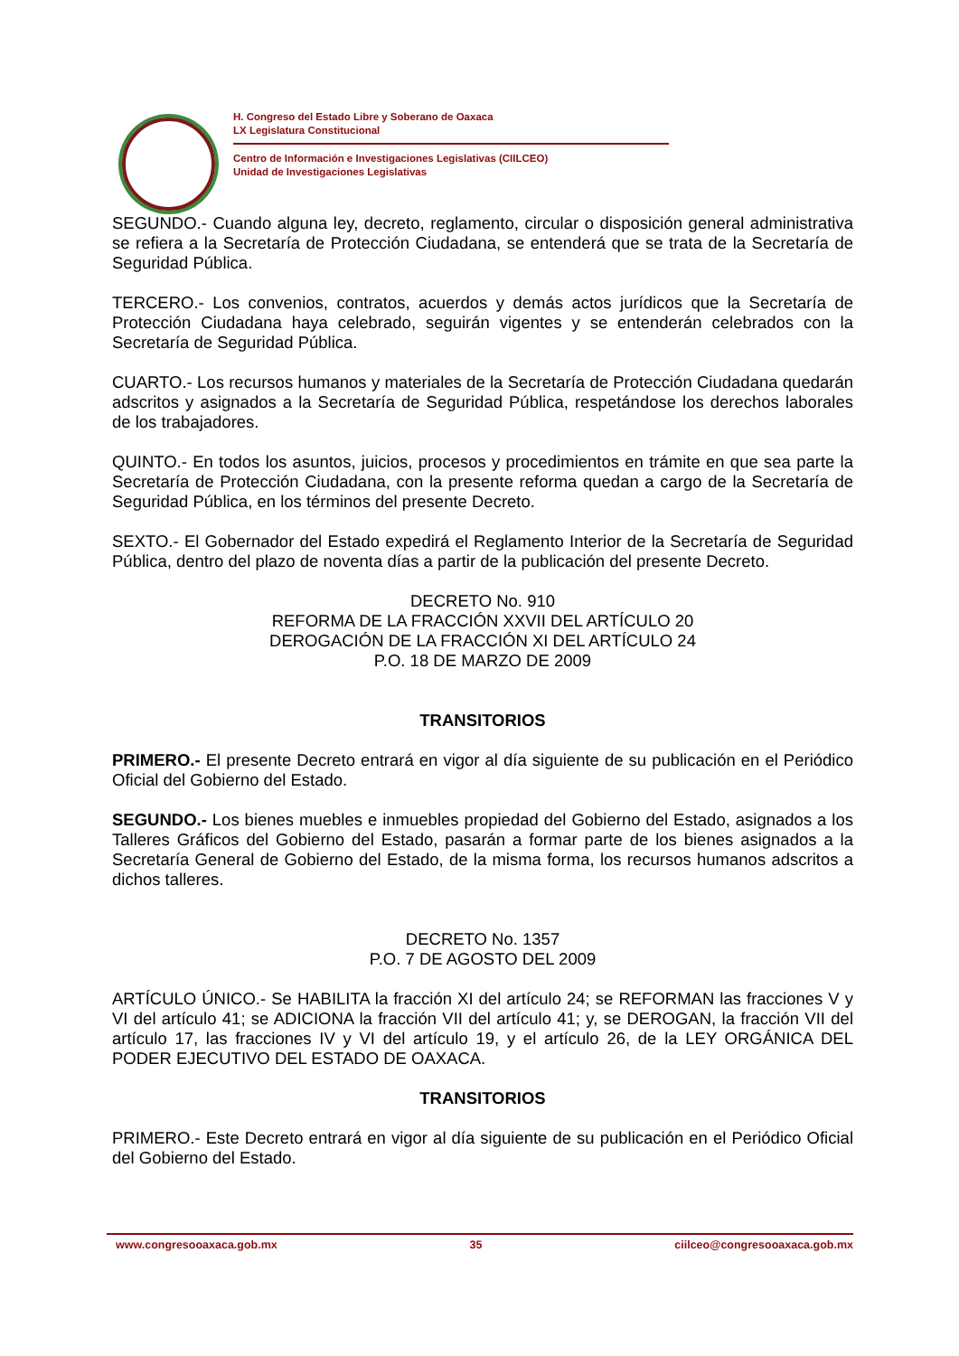H. Congreso del Estado Libre y Soberano de Oaxaca
LX Legislatura Constitucional
Centro de Información e Investigaciones Legislativas (CIILCEO)
Unidad de Investigaciones Legislativas
SEGUNDO.- Cuando alguna ley, decreto, reglamento, circular o disposición general administrativa se refiera a la Secretaría de Protección Ciudadana, se entenderá que se trata de la Secretaría de Seguridad Pública.
TERCERO.- Los convenios, contratos, acuerdos y demás actos jurídicos que la Secretaría de Protección Ciudadana haya celebrado, seguirán vigentes y se entenderán celebrados con la Secretaría de Seguridad Pública.
CUARTO.- Los recursos humanos y materiales de la Secretaría de Protección Ciudadana quedarán adscritos y asignados a la Secretaría de Seguridad Pública, respetándose los derechos laborales de los trabajadores.
QUINTO.- En todos los asuntos, juicios, procesos y procedimientos en trámite en que sea parte la Secretaría de Protección Ciudadana, con la presente reforma quedan a cargo de la Secretaría de Seguridad Pública, en los términos del presente Decreto.
SEXTO.- El Gobernador del Estado expedirá el Reglamento Interior de la Secretaría de Seguridad Pública, dentro del plazo de noventa días a partir de la publicación del presente Decreto.
DECRETO No. 910
REFORMA DE LA FRACCIÓN XXVII DEL ARTÍCULO 20
DEROGACIÓN DE LA FRACCIÓN XI DEL ARTÍCULO 24
P.O. 18 DE MARZO DE 2009
TRANSITORIOS
PRIMERO.- El presente Decreto entrará en vigor al día siguiente de su publicación en el Periódico Oficial del Gobierno del Estado.
SEGUNDO.- Los bienes muebles e inmuebles propiedad del Gobierno del Estado, asignados a los Talleres Gráficos del Gobierno del Estado, pasarán a formar parte de los bienes asignados a la Secretaría General de Gobierno del Estado, de la misma forma, los recursos humanos adscritos a dichos talleres.
DECRETO No. 1357
P.O. 7 DE AGOSTO DEL 2009
ARTÍCULO ÚNICO.- Se HABILITA la fracción XI del artículo 24; se REFORMAN las fracciones V y VI del artículo 41; se ADICIONA la fracción VII del artículo 41; y, se DEROGAN, la fracción VII del artículo 17, las fracciones IV y VI del artículo 19, y el artículo 26, de la LEY ORGÁNICA DEL PODER EJECUTIVO DEL ESTADO DE OAXACA.
TRANSITORIOS
PRIMERO.- Este Decreto entrará en vigor al día siguiente de su publicación en el Periódico Oficial del Gobierno del Estado.
www.congresooaxaca.gob.mx 35 ciilceo@congresooaxaca.gob.mx